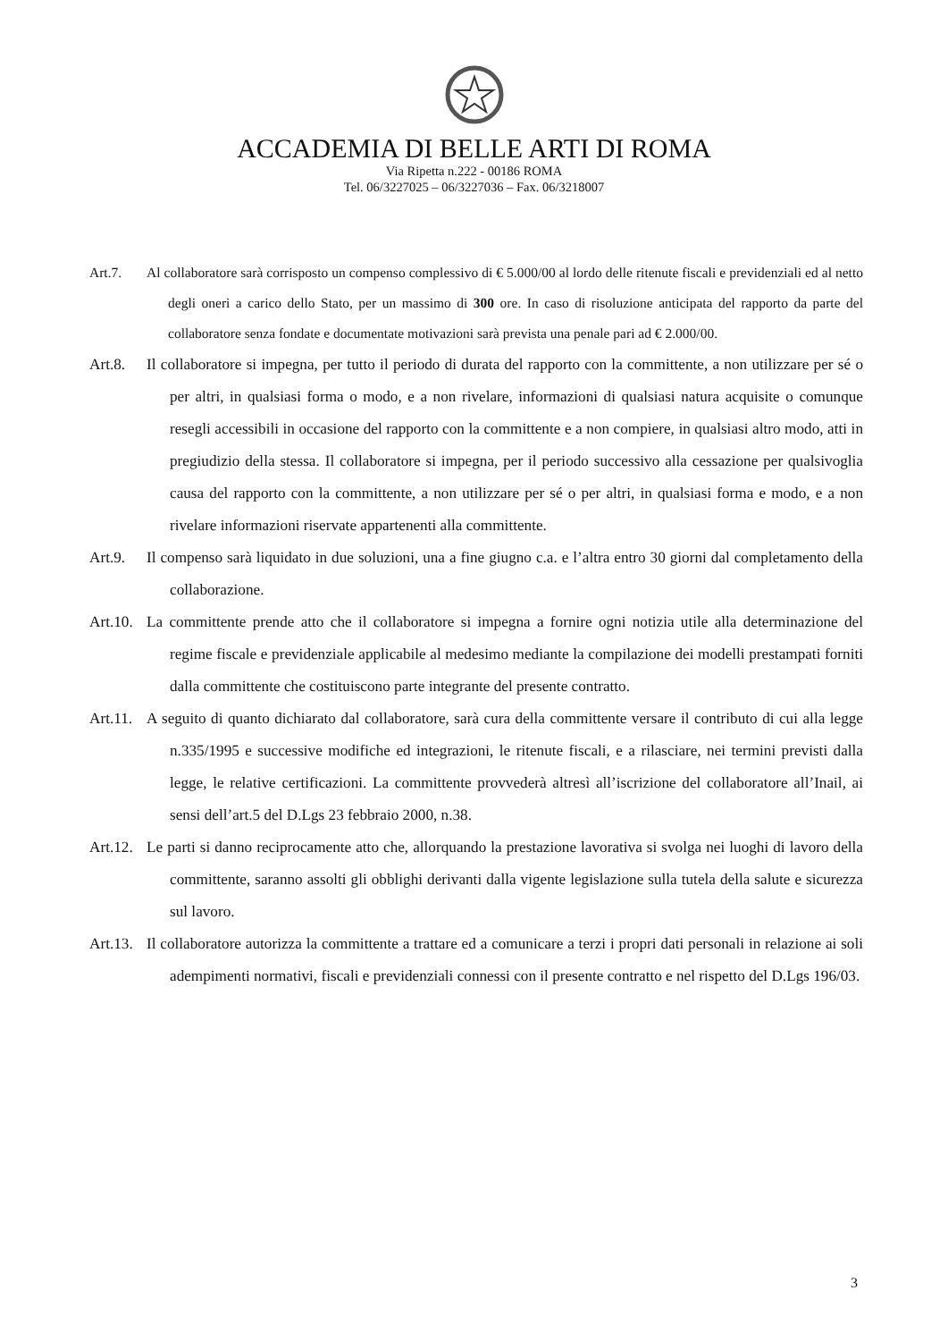ACCADEMIA DI BELLE ARTI DI ROMA
Via Ripetta n.222 - 00186 ROMA
Tel. 06/3227025 – 06/3227036 – Fax. 06/3218007
Art.7. Al collaboratore sarà corrisposto un compenso complessivo di € 5.000/00 al lordo delle ritenute fiscali e previdenziali ed al netto degli oneri a carico dello Stato, per un massimo di 300 ore. In caso di risoluzione anticipata del rapporto da parte del collaboratore senza fondate e documentate motivazioni sarà prevista una penale pari ad € 2.000/00.
Art.8. Il collaboratore si impegna, per tutto il periodo di durata del rapporto con la committente, a non utilizzare per sé o per altri, in qualsiasi forma o modo, e a non rivelare, informazioni di qualsiasi natura acquisite o comunque resegli accessibili in occasione del rapporto con la committente e a non compiere, in qualsiasi altro modo, atti in pregiudizio della stessa. Il collaboratore si impegna, per il periodo successivo alla cessazione per qualsivoglia causa del rapporto con la committente, a non utilizzare per sé o per altri, in qualsiasi forma e modo, e a non rivelare informazioni riservate appartenenti alla committente.
Art.9. Il compenso sarà liquidato in due soluzioni, una a fine giugno c.a. e l’altra entro 30 giorni dal completamento della collaborazione.
Art.10.
La committente prende atto che il collaboratore si impegna a fornire ogni notizia utile alla determinazione del regime fiscale e previdenziale applicabile al medesimo mediante la compilazione dei modelli prestampati forniti dalla committente che costituiscono parte integrante del presente contratto.
Art.11.
A seguito di quanto dichiarato dal collaboratore, sarà cura della committente versare il contributo di cui alla legge n.335/1995 e successive modifiche ed integrazioni, le ritenute fiscali, e a rilasciare, nei termini previsti dalla legge, le relative certificazioni. La committente provvederà altresì all’iscrizione del collaboratore all’Inail, ai sensi dell’art.5 del D.Lgs 23 febbraio 2000, n.38.
Art.12.
Le parti si danno reciprocamente atto che, allorquando la prestazione lavorativa si svolga nei luoghi di lavoro della committente, saranno assolti gli obblighi derivanti dalla vigente legislazione sulla tutela della salute e sicurezza sul lavoro.
Art.13.
Il collaboratore autorizza la committente a trattare ed a comunicare a terzi i propri dati personali in relazione ai soli adempimenti normativi, fiscali e previdenziali connessi con il presente contratto e nel rispetto del D.Lgs 196/03.
3